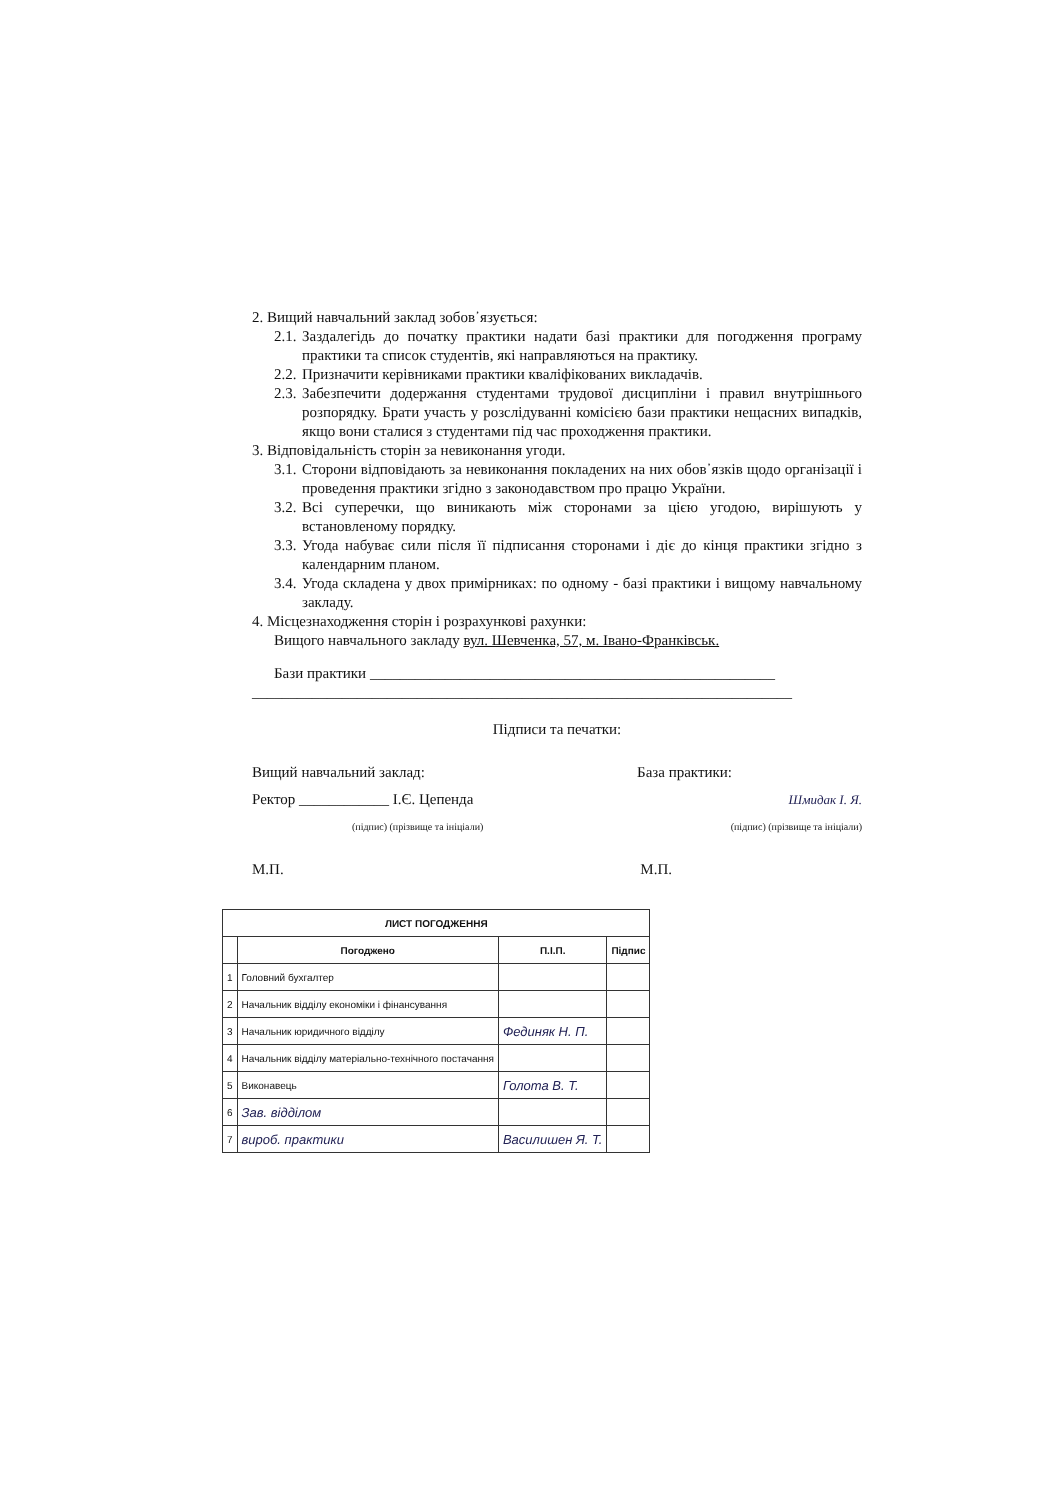2. Вищий навчальний заклад зобов᾽язується:
2.1. Заздалегідь до початку практики надати базі практики для погодження програму практики та список студентів, які направляються на практику.
2.2. Призначити керівниками практики кваліфікованих викладачів.
2.3. Забезпечити додержання студентами трудової дисципліни і правил внутрішнього розпорядку. Брати участь у розслідуванні комісією бази практики нещасних випадків, якщо вони сталися з студентами під час проходження практики.
3. Відповідальність сторін за невиконання угоди.
3.1. Сторони відповідають за невиконання покладених на них обов᾽язків щодо організації і проведення практики згідно з законодавством про працю України.
3.2. Всі суперечки, що виникають між сторонами за цією угодою, вирішують у встановленому порядку.
3.3. Угода набуває сили після її підписання сторонами і діє до кінця практики згідно з календарним планом.
3.4. Угода складена у двох примірниках: по одному - базі практики і вищому навчальному закладу.
4. Місцезнаходження сторін і розрахункові рахунки:
Вищого навчального закладу вул. Шевченка, 57, м. Івано-Франківськ.
Бази практики ______________________________________________________
________________________________________________________________________
Підписи та печатки:
Вищий навчальний заклад: База практики:
Ректор ____________ І.Є. Цепенда Шмидак І. Я.
(підпис) (прізвище та ініціали) (підпис) (прізвище та ініціали)
М.П. М.П.
| ЛИСТ ПОГОДЖЕННЯ | | | |
| --- | --- | --- | --- |
| | Погоджено | П.І.П. | Підпис |
| 1 | Головний бухгалтер | | |
| 2 | Начальник відділу економіки і фінансування | | |
| 3 | Начальник юридичного відділу | Фединяк Н. П. | |
| 4 | Начальник відділу матеріально-технічного постачання | | |
| 5 | Виконавець | Голота В. Т. | |
| 6 | Зав. відділом | | |
| 7 | вироб. практики | Василишен Я. Т. | |